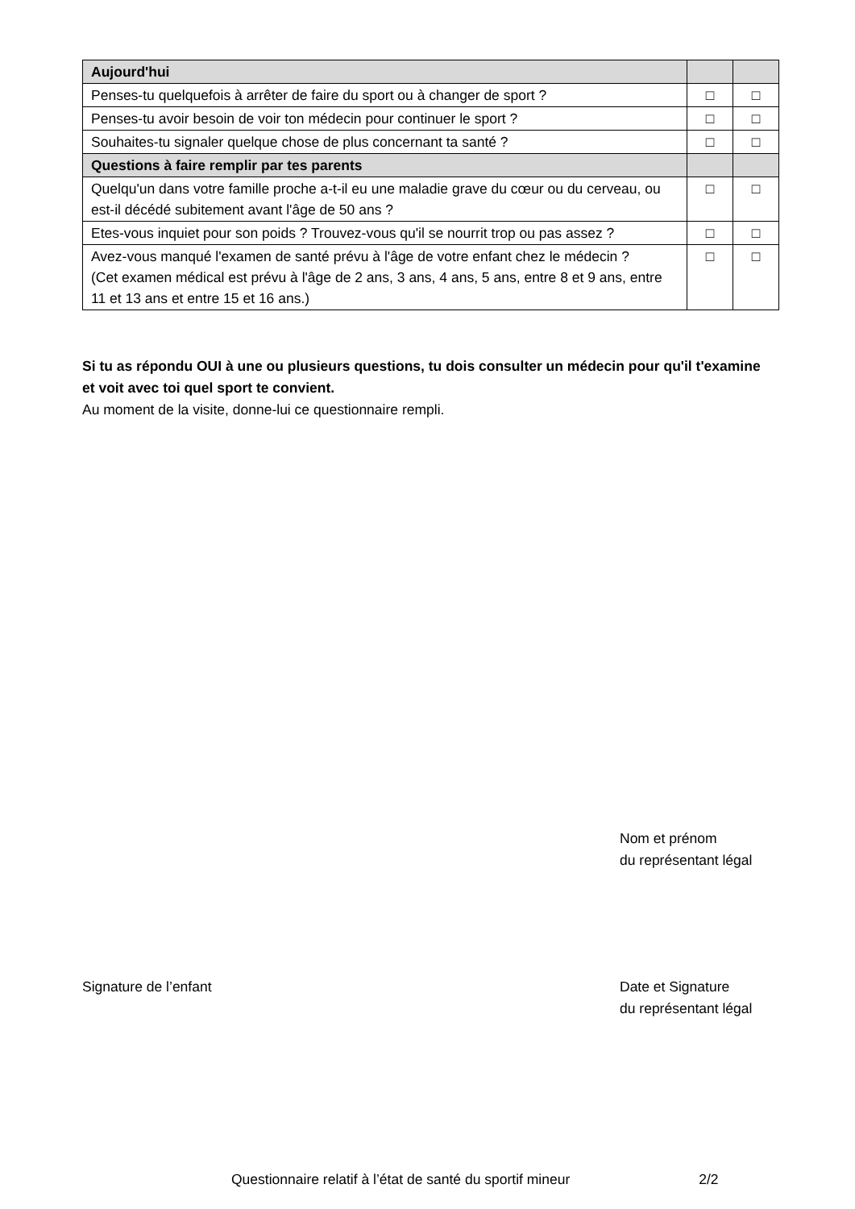| Aujourd'hui | | |
| Penses-tu quelquefois à arrêter de faire du sport ou à changer de sport ? | □ | □ |
| Penses-tu avoir besoin de voir ton médecin pour continuer le sport ? | □ | □ |
| Souhaites-tu signaler quelque chose de plus concernant ta santé ? | □ | □ |
| Questions à faire remplir par tes parents | | |
| Quelqu'un dans votre famille proche a-t-il eu une maladie grave du cœur ou du cerveau, ou est-il décédé subitement avant l'âge de 50 ans ? | □ | □ |
| Etes-vous inquiet pour son poids ? Trouvez-vous qu'il se nourrit trop ou pas assez ? | □ | □ |
| Avez-vous manqué l'examen de santé prévu à l'âge de votre enfant chez le médecin ? (Cet examen médical est prévu à l'âge de 2 ans, 3 ans, 4 ans, 5 ans, entre 8 et 9 ans, entre 11 et 13 ans et entre 15 et 16 ans.) | □ | □ |
Si tu as répondu OUI à une ou plusieurs questions, tu dois consulter un médecin pour qu'il t'examine et voit avec toi quel sport te convient.
Au moment de la visite, donne-lui ce questionnaire rempli.
Nom et prénom
du représentant légal
Signature de l’enfant Date et Signature
du représentant légal
Questionnaire relatif à l’état de santé du sportif mineur 2/2